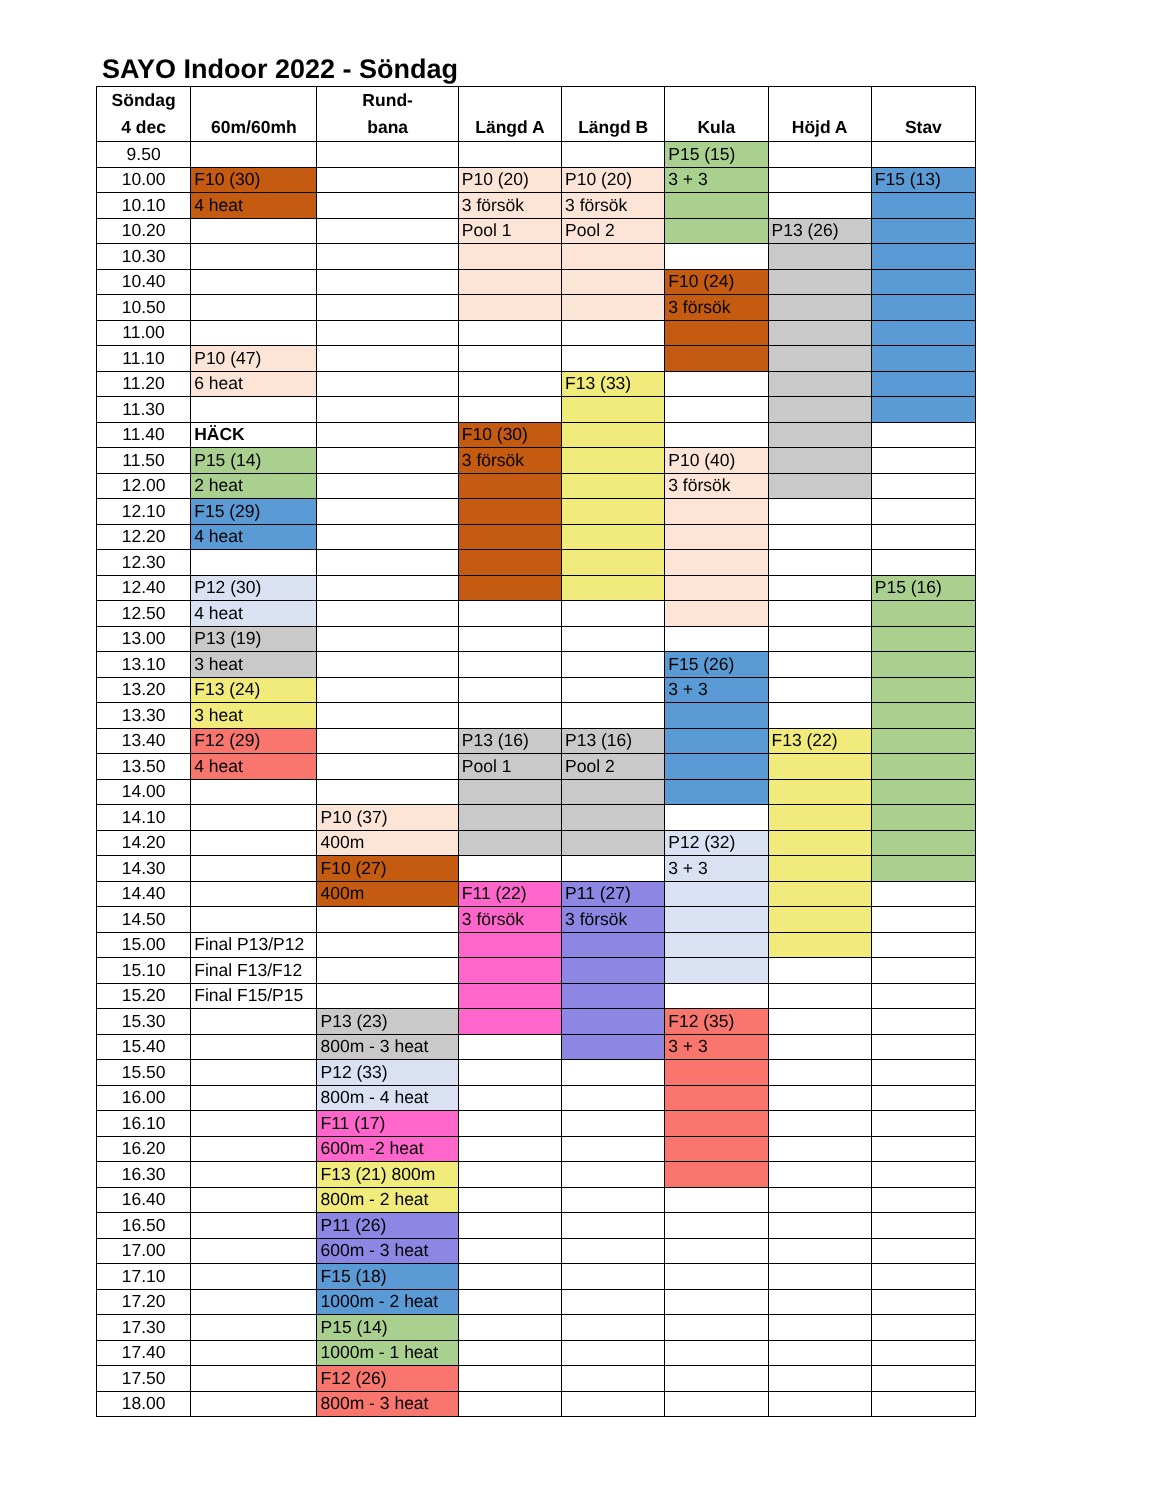SAYO Indoor 2022 - Söndag
| Söndag 4 dec | 60m/60mh | Rund- bana | Längd A | Längd B | Kula | Höjd A | Stav |
| --- | --- | --- | --- | --- | --- | --- | --- |
| 9.50 | | | | | P15 (15) | | |
| 10.00 | F10 (30) | | P10 (20) | P10 (20) | 3 + 3 | | F15 (13) |
| 10.10 | 4 heat | | 3 försök | 3 försök | | | |
| 10.20 | | | Pool 1 | Pool 2 | | P13 (26) | |
| 10.30 | | | | | | | |
| 10.40 | | | | | F10 (24) | | |
| 10.50 | | | | | 3 försök | | |
| 11.00 | | | | | | | |
| 11.10 | P10 (47) | | | | | | |
| 11.20 | 6 heat | | | F13 (33) | | | |
| 11.30 | | | | | | | |
| 11.40 | HÄCK | | F10 (30) | | | | |
| 11.50 | P15 (14) | | 3 försök | | P10 (40) | | |
| 12.00 | 2 heat | | | | 3 försök | | |
| 12.10 | F15 (29) | | | | | | |
| 12.20 | 4 heat | | | | | | |
| 12.30 | | | | | | | |
| 12.40 | P12 (30) | | | | | | P15 (16) |
| 12.50 | 4 heat | | | | | | |
| 13.00 | P13 (19) | | | | | | |
| 13.10 | 3 heat | | | | F15 (26) | | |
| 13.20 | F13 (24) | | | | 3 + 3 | | |
| 13.30 | 3 heat | | | | | | |
| 13.40 | F12 (29) | | P13 (16) | P13 (16) | | F13 (22) | |
| 13.50 | 4 heat | | Pool 1 | Pool 2 | | | |
| 14.00 | | | | | | | |
| 14.10 | | P10 (37) | | | | | |
| 14.20 | | 400m | | | P12 (32) | | |
| 14.30 | | F10 (27) | | | 3 + 3 | | |
| 14.40 | | 400m | F11 (22) | P11 (27) | | | |
| 14.50 | | | 3 försök | 3 försök | | | |
| 15.00 | Final P13/P12 | | | | | | |
| 15.10 | Final F13/F12 | | | | | | |
| 15.20 | Final F15/P15 | | | | | | |
| 15.30 | | P13 (23) | | | F12 (35) | | |
| 15.40 | | 800m - 3 heat | | | 3 + 3 | | |
| 15.50 | | P12 (33) | | | | | |
| 16.00 | | 800m - 4 heat | | | | | |
| 16.10 | | F11 (17) | | | | | |
| 16.20 | | 600m -2 heat | | | | | |
| 16.30 | | F13 (21) 800m | | | | | |
| 16.40 | | 800m - 2 heat | | | | | |
| 16.50 | | P11 (26) | | | | | |
| 17.00 | | 600m - 3 heat | | | | | |
| 17.10 | | F15 (18) | | | | | |
| 17.20 | | 1000m - 2 heat | | | | | |
| 17.30 | | P15 (14) | | | | | |
| 17.40 | | 1000m - 1 heat | | | | | |
| 17.50 | | F12 (26) | | | | | |
| 18.00 | | 800m - 3 heat | | | | | |